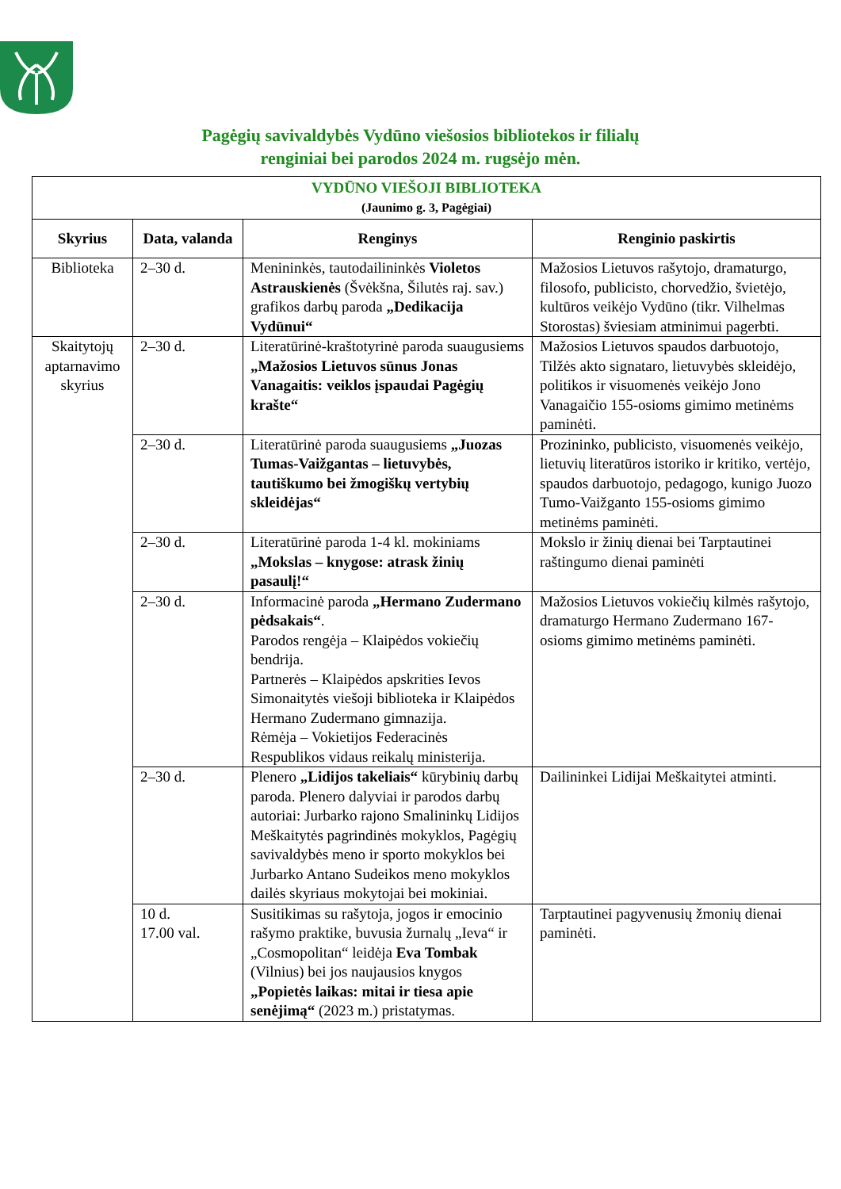Pagėgių savivaldybės Vydūno viešosios bibliotekos ir filialų
renginiai bei parodos 2024 m. rugsėjo mėn.
| VYDŪNO VIEŠOJI BIBLIOTEKA (Jaunimo g. 3, Pagėgiai) | | | |
| Skyrius | Data, valanda | Renginys | Renginio paskirtis |
| Biblioteka | 2–30 d. | Menininkės, tautodailininkės Violetos Astrauskienės (Švėkšna, Šilutės raj. sav.) grafikos darbų paroda „Dedikacija Vydūnui“ | Mažosios Lietuvos rašytojo, dramaturgo, filosofo, publicisto, chorvedžio, švietėjo, kultūros veikėjo Vydūno (tikr. Vilhelmas Storostas) šviesiam atminimui pagerbti. |
| Skaitytojų aptarnavimo skyrius | 2–30 d. | Literatūrinė-kraštotyrinė paroda suaugusiems „Mažosios Lietuvos sūnus Jonas Vanagaitis: veiklos įspaudai Pagėgių krašte“ | Mažosios Lietuvos spaudos darbuotojo, Tilžės akto signataro, lietuvybės skleidėjo, politikos ir visuomenės veikėjo Jono Vanagaičio 155-osioms gimimo metinėms paminėti. |
| | 2–30 d. | Literatūrinė paroda suaugusiems „Juozas Tumas-Vaižgantas – lietuvybės, tautiškumo bei žmogiškų vertybių skleidėjas“ | Prozininko, publicisto, visuomenės veikėjo, lietuvių literatūros istoriko ir kritiko, vertėjo, spaudos darbuotojo, pedagogo, kunigo Juozo Tumo-Vaižganto 155-osioms gimimo metinėms paminėti. |
| | 2–30 d. | Literatūrinė paroda 1-4 kl. mokiniams „Mokslas – knygose: atrask žinių pasaulį!“ | Mokslo ir žinių dienai bei Tarptautinei raštingumo dienai paminėti |
| | 2–30 d. | Informacinė paroda „Hermano Zudermano pėdsakais“ . Parodos rengėja – Klaipėdos vokiečių bendrija. Partnerės – Klaipėdos apskrities Ievos Simonaitytės viešoji biblioteka ir Klaipėdos Hermano Zudermano gimnazija. Rėmėja – Vokietijos Federacinės Respublikos vidaus reikalų ministerija. | Mažosios Lietuvos vokiečių kilmės rašytojo, dramaturgo Hermano Zudermano 167-osioms gimimo metinėms paminėti. |
| | 2–30 d. | Plenero „Lidijos takeliais“ kūrybinių darbų paroda. Plenero dalyviai ir parodos darbų autoriai: Jurbarko rajono Smalininkų Lidijos Meškaitytės pagrindinės mokyklos, Pagėgių savivaldybės meno ir sporto mokyklos bei Jurbarko Antano Sudeikos meno mokyklos dailės skyriaus mokytojai bei mokiniai. | Dailininkei Lidijai Meškaitytei atminti. |
| | 10 d. 17.00 val. | Susitikimas su rašytoja, jogos ir emocinio rašymo praktike, buvusia žurnalų „Ieva“ ir „Cosmopolitan“ leidėja Eva Tombak (Vilnius) bei jos naujausios knygos „Popietės laikas: mitai ir tiesa apie senėjimą“ (2023 m.) pristatymas. | Tarptautinei pagyvenusių žmonių dienai paminėti. |